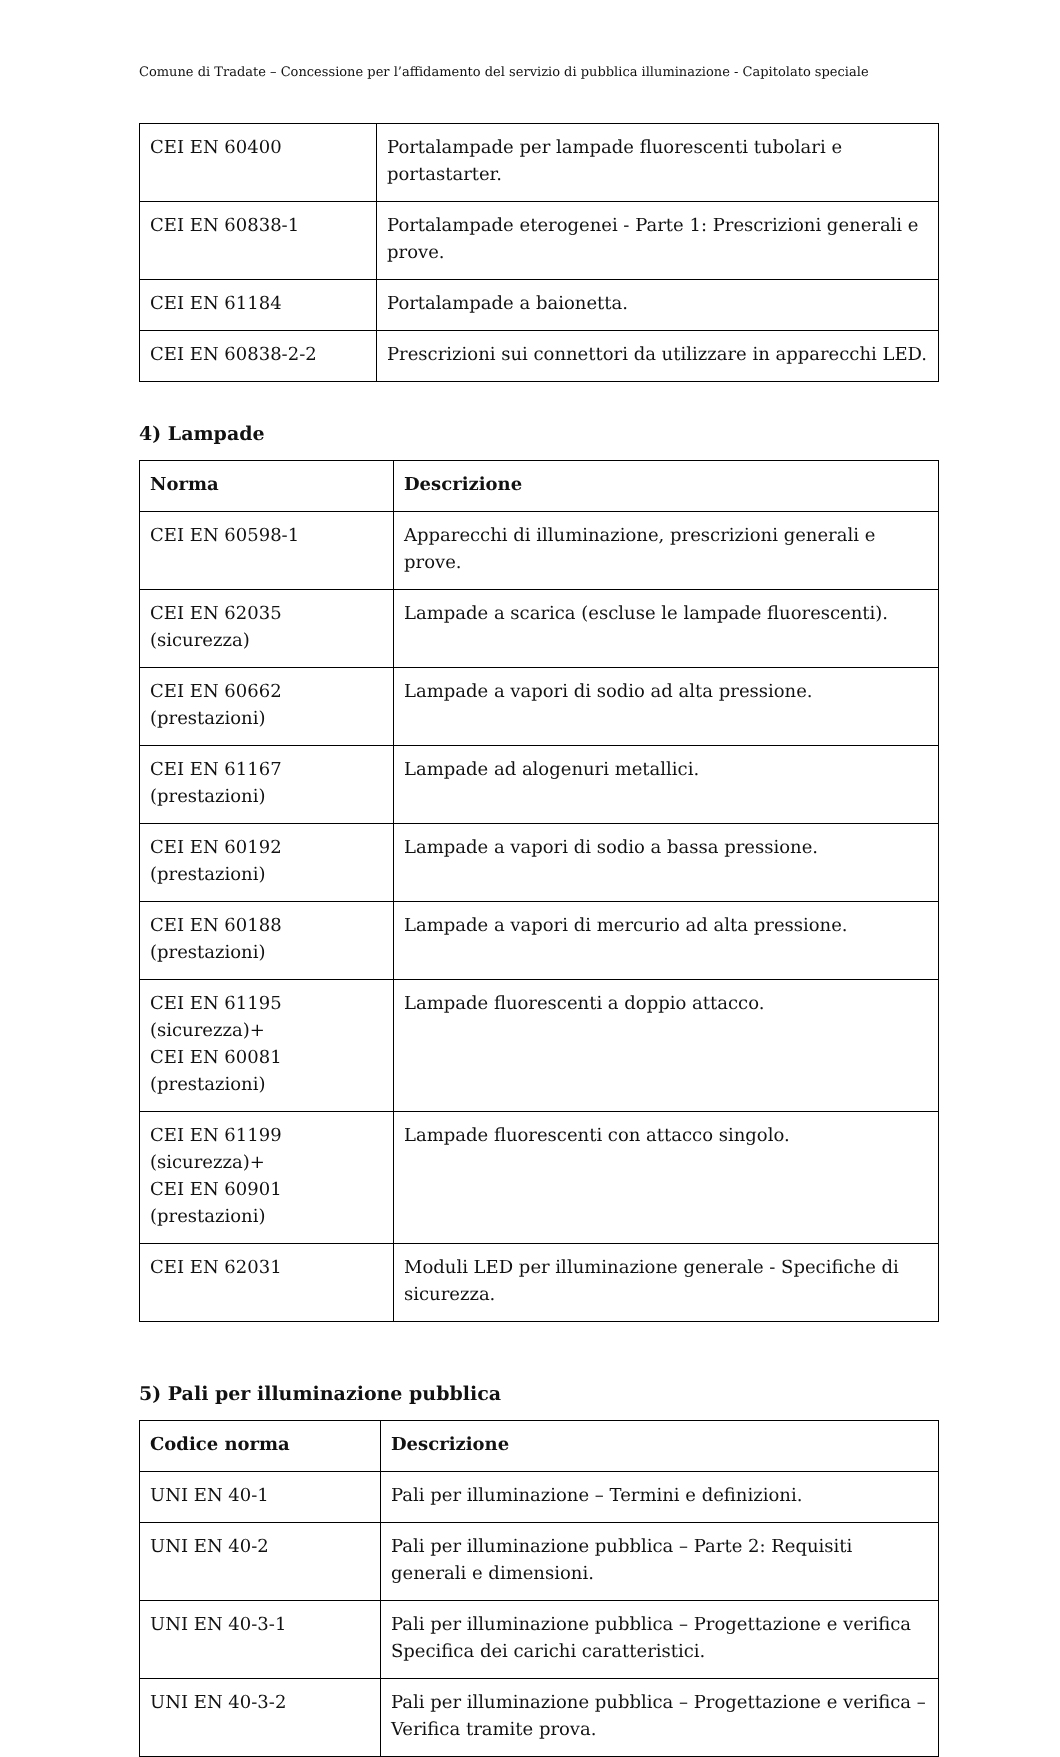Comune di Tradate – Concessione per l’affidamento del servizio di pubblica illuminazione - Capitolato speciale
| CEI EN 60400 | Portalampade per lampade fluorescenti tubolari e portastarter. |
| CEI EN 60838-1 | Portalampade eterogenei - Parte 1: Prescrizioni generali e prove. |
| CEI EN 61184 | Portalampade a baionetta. |
| CEI EN 60838-2-2 | Prescrizioni sui connettori da utilizzare in apparecchi LED. |
4) Lampade
| Norma | Descrizione |
| --- | --- |
| CEI EN 60598-1 | Apparecchi di illuminazione, prescrizioni generali e prove. |
| CEI EN 62035 (sicurezza) | Lampade a scarica (escluse le lampade fluorescenti). |
| CEI EN 60662 (prestazioni) | Lampade a vapori di sodio ad alta pressione. |
| CEI EN 61167 (prestazioni) | Lampade ad alogenuri metallici. |
| CEI EN 60192 (prestazioni) | Lampade a vapori di sodio a bassa pressione. |
| CEI EN 60188 (prestazioni) | Lampade a vapori di mercurio ad alta pressione. |
| CEI EN 61195 (sicurezza)+ CEI EN 60081 (prestazioni) | Lampade fluorescenti a doppio attacco. |
| CEI EN 61199 (sicurezza)+ CEI EN 60901 (prestazioni) | Lampade fluorescenti con attacco singolo. |
| CEI EN 62031 | Moduli LED per illuminazione generale - Specifiche di sicurezza. |
5) Pali per illuminazione pubblica
| Codice norma | Descrizione |
| --- | --- |
| UNI EN 40-1 | Pali per illuminazione – Termini e definizioni. |
| UNI EN 40-2 | Pali per illuminazione pubblica – Parte 2: Requisiti generali e dimensioni. |
| UNI EN 40-3-1 | Pali per illuminazione pubblica – Progettazione e verifica Specifica dei carichi caratteristici. |
| UNI EN 40-3-2 | Pali per illuminazione pubblica – Progettazione e verifica – Verifica tramite prova. |